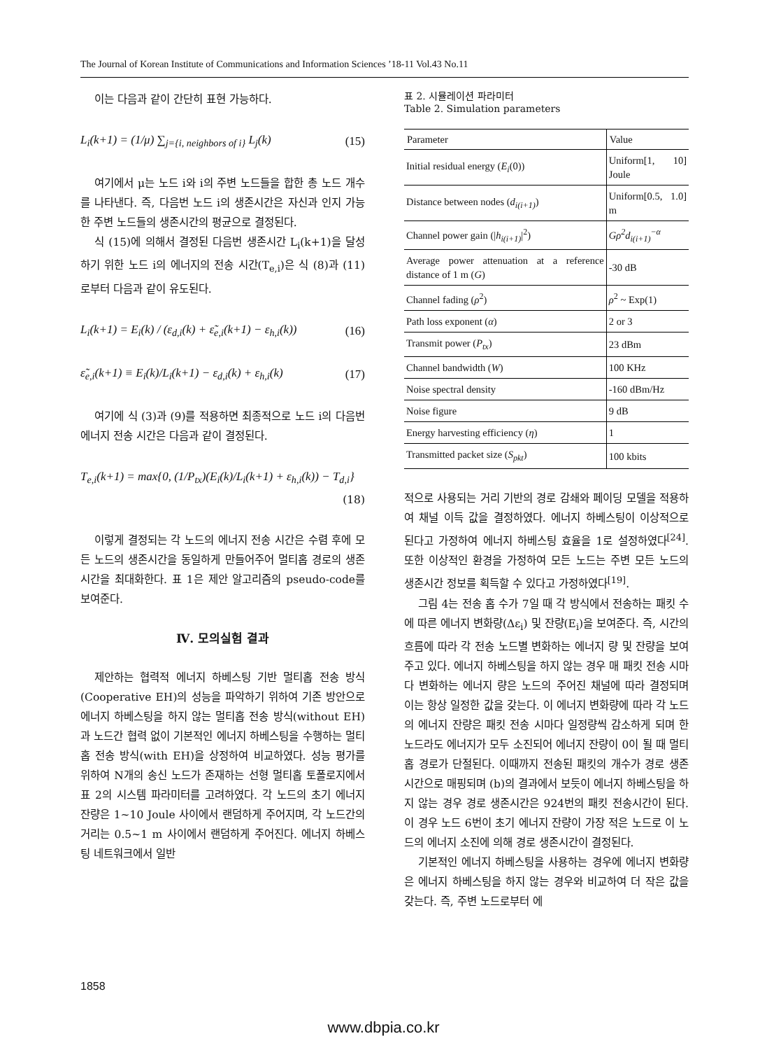The Journal of Korean Institute of Communications and Information Sciences ’18-11 Vol.43 No.11
이는 다음과 같이 간단히 표현 가능하다.
L<sub>i</sub>(k+1) = (1/μ) ∑<sub>j={i, neighbors of i}</sub> L<sub>j</sub>(k)
(15)
여기에서 μ는 노드 i와 i의 주변 노드들을 합한 총 노드 개수를 나타낸다. 즉, 다음번 노드 i의 생존시간은 자신과 인지 가능한 주변 노드들의 생존시간의 평균으로 결정된다.
식 (15)에 의해서 결정된 다음번 생존시간 L<sub>i</sub>(k+1)을 달성하기 위한 노드 i의 에너지의 전송 시간(T<sub>e,i</sub>)은 식 (8)과 (11)로부터 다음과 같이 유도된다.
L<sub>i</sub>(k+1) = E<sub>i</sub>(k) / (ε<sub>d,i</sub>(k) + ε̃<sub>e,i</sub>(k+1) − ε<sub>h,i</sub>(k))
(16)
ε̃<sub>e,i</sub>(k+1) ≡ E<sub>i</sub>(k)/L<sub>i</sub>(k+1) − ε<sub>d,i</sub>(k) + ε<sub>h,i</sub>(k)
(17)
여기에 식 (3)과 (9)를 적용하면 최종적으로 노드 i의 다음번 에너지 전송 시간은 다음과 같이 결정된다.
T<sub>e,i</sub>(k+1) = max{0, (1/P<sub>tx</sub>)(E<sub>i</sub>(k)/L<sub>i</sub>(k+1) + ε<sub>h,i</sub>(k)) − T<sub>d,i</sub>}
(18)
이렇게 결정되는 각 노드의 에너지 전송 시간은 수렴 후에 모든 노드의 생존시간을 동일하게 만들어주어 멀티홉 경로의 생존시간을 최대화한다. 표 1은 제안 알고리즘의 pseudo-code를 보여준다.
Ⅳ. 모의실험 결과
제안하는 협력적 에너지 하베스팅 기반 멀티홉 전송 방식(Cooperative EH)의 성능을 파악하기 위하여 기존 방안으로 에너지 하베스팅을 하지 않는 멀티홉 전송 방식(without EH)과 노드간 협력 없이 기본적인 에너지 하베스팅을 수행하는 멀티홉 전송 방식(with EH)을 상정하여 비교하였다. 성능 평가를 위하여 N개의 송신 노드가 존재하는 선형 멀티홉 토폴로지에서 표 2의 시스템 파라미터를 고려하였다. 각 노드의 초기 에너지 잔량은 1~10 Joule 사이에서 랜덤하게 주어지며, 각 노드간의 거리는 0.5~1 m 사이에서 랜덤하게 주어진다. 에너지 하베스팅 네트워크에서 일반
표 2. 시뮬레이션 파라미터
Table 2. Simulation parameters
| Parameter | Value |
| --- | --- |
| Initial residual energy ( E<sub>i</sub> (0)) | Uniform[1, 10] Joule |
| Distance between nodes ( d<sub>i(i+1)</sub> ) | Uniform[0.5, 1.0] m |
| Channel power gain (/ h<sub>i(i+1)</sub> /<sup>2</sup>) | Gρ<sup>2</sup>d<sub>i(i+1)</sub><sup>−α</sup> |
| Average power attenuation at a reference distance of 1 m ( G ) | -30 dB |
| Channel fading ( ρ<sup>2</sup>) | ρ<sup>2</sup> ~ Exp(1) |
| Path loss exponent ( α ) | 2 or 3 |
| Transmit power ( P<sub>tx</sub> ) | 23 dBm |
| Channel bandwidth ( W ) | 100 KHz |
| Noise spectral density | -160 dBm/Hz |
| Noise figure | 9 dB |
| Energy harvesting efficiency ( η ) | 1 |
| Transmitted packet size ( S<sub>pkt</sub> ) | 100 kbits |
적으로 사용되는 거리 기반의 경로 감쇄와 페이딩 모델을 적용하여 채널 이득 값을 결정하였다. 에너지 하베스팅이 이상적으로 된다고 가정하여 에너지 하베스팅 효율을 1로 설정하였다<sup>[24]</sup>. 또한 이상적인 환경을 가정하여 모든 노드는 주변 모든 노드의 생존시간 정보를 획득할 수 있다고 가정하였다<sup>[19]</sup>.
그림 4는 전송 홉 수가 7일 때 각 방식에서 전송하는 패킷 수에 따른 에너지 변화량(Δε<sub>i</sub>) 및 잔량(E<sub>i</sub>)을 보여준다. 즉, 시간의 흐름에 따라 각 전송 노드별 변화하는 에너지 량 및 잔량을 보여주고 있다. 에너지 하베스팅을 하지 않는 경우 매 패킷 전송 시마다 변화하는 에너지 량은 노드의 주어진 채널에 따라 결정되며 이는 항상 일정한 값을 갖는다. 이 에너지 변화량에 따라 각 노드의 에너지 잔량은 패킷 전송 시마다 일정량씩 감소하게 되며 한 노드라도 에너지가 모두 소진되어 에너지 잔량이 0이 될 때 멀티홉 경로가 단절된다. 이때까지 전송된 패킷의 개수가 경로 생존시간으로 매핑되며 (b)의 결과에서 보듯이 에너지 하베스팅을 하지 않는 경우 경로 생존시간은 924번의 패킷 전송시간이 된다. 이 경우 노드 6번이 초기 에너지 잔량이 가장 적은 노드로 이 노드의 에너지 소진에 의해 경로 생존시간이 결정된다.
기본적인 에너지 하베스팅을 사용하는 경우에 에너지 변화량은 에너지 하베스팅을 하지 않는 경우와 비교하여 더 작은 값을 갖는다. 즉, 주변 노드로부터 에
1858
www.dbpia.co.kr